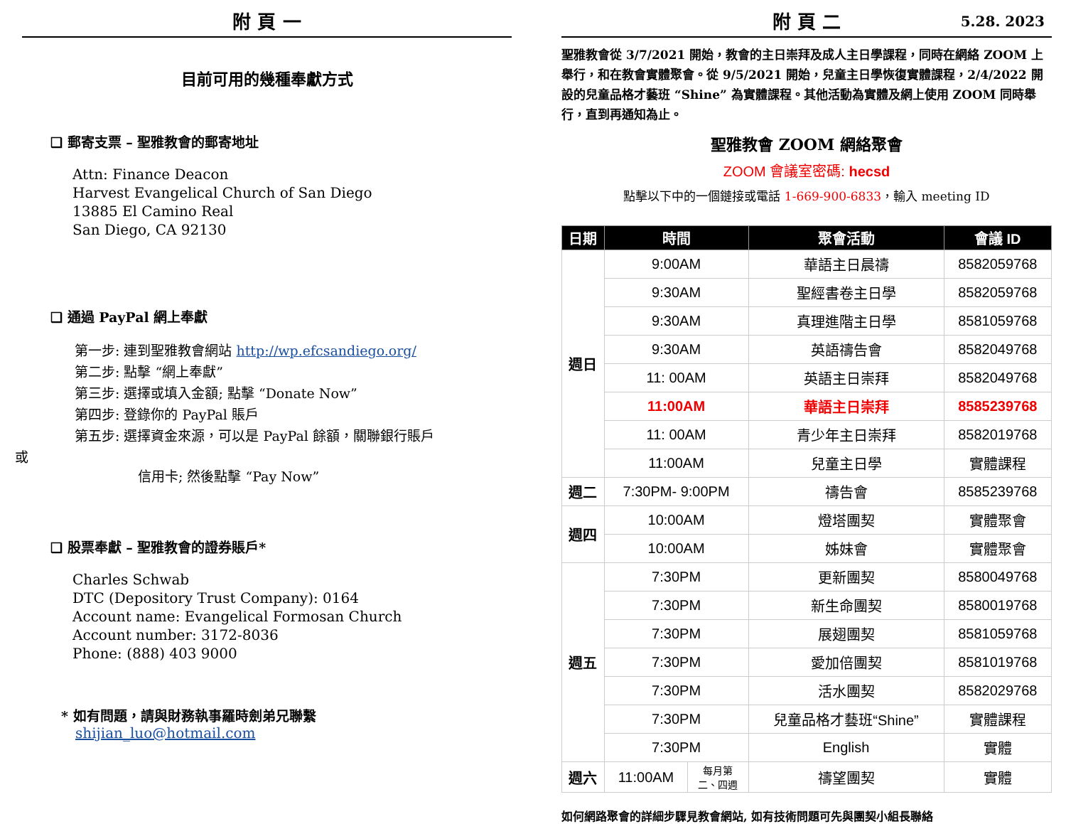附 頁 一
目前可用的幾種奉獻方式
❑ 郵寄支票 – 聖雅教會的郵寄地址
Attn: Finance Deacon
Harvest Evangelical Church of San Diego
13885 El Camino Real
San Diego, CA 92130
❑ 通過 PayPal 網上奉獻
第一步: 連到聖雅教會網站 http://wp.efcsandiego.org/
第二步: 點擊 “網上奉獻”
第三步: 選擇或填入金額; 點擊 “Donate Now”
第四步: 登錄你的 PayPal 賬戶
第五步: 選擇資金來源，可以是 PayPal 餘額，關聯銀行賬戶
或
信用卡; 然後點擊 “Pay Now”
❑ 股票奉獻 – 聖雅教會的證券賬戶*
Charles Schwab
DTC (Depository Trust Company): 0164
Account name: Evangelical Formosan Church
Account number: 3172-8036
Phone: (888) 403 9000
* 如有問題，請與財務執事羅時劍弟兄聯繫
shijian_luo@hotmail.com
附 頁 二 5.28. 2023
聖雅教會從 3/7/2021 開始，教會的主日崇拜及成人主日學課程，同時在網絡 ZOOM 上舉行，和在教會實體聚會。從 9/5/2021 開始，兒童主日學恢復實體課程，2/4/2022 開設的兒童品格才藝班 “Shine” 為實體課程。其他活動為實體及網上使用 ZOOM 同時舉行，直到再通知為止。
聖雅教會 ZOOM 網絡聚會
ZOOM 會議室密碼: hecsd
點擊以下中的一個鏈接或電話 1-669-900-6833，輸入 meeting ID
| 日期 | 時間 | | 聚會活動 | 會議 ID |
| --- | --- | --- | --- | --- |
| 週日 | 9:00AM | | 華語主日晨禱 | 8582059768 |
| | 9:30AM | | 聖經書卷主日學 | 8582059768 |
| | 9:30AM | | 真理進階主日學 | 8581059768 |
| | 9:30AM | | 英語禱告會 | 8582049768 |
| | 11: 00AM | | 英語主日崇拜 | 8582049768 |
| | 11:00AM | | 華語主日崇拜 | 8585239768 |
| | 11: 00AM | | 青少年主日崇拜 | 8582019768 |
| | 11:00AM | | 兒童主日學 | 實體課程 |
| 週二 | 7:30PM- 9:00PM | | 禱告會 | 8585239768 |
| 週四 | 10:00AM | | 燈塔團契 | 實體聚會 |
| | 10:00AM | | 姊妹會 | 實體聚會 |
| 週五 | 7:30PM | | 更新團契 | 8580049768 |
| | 7:30PM | | 新生命團契 | 8580019768 |
| | 7:30PM | | 展翅團契 | 8581059768 |
| | 7:30PM | | 愛加倍團契 | 8581019768 |
| | 7:30PM | | 活水團契 | 8582029768 |
| | 7:30PM | | 兒童品格才藝班“Shine” | 實體課程 |
| | 7:30PM | | English | 實體 |
| 週六 | 11:00AM | 每月第 二、四週 | 禱望團契 | 實體 |
如何網路聚會的詳細步驟見教會網站, 如有技術問題可先與團契小組長聯絡